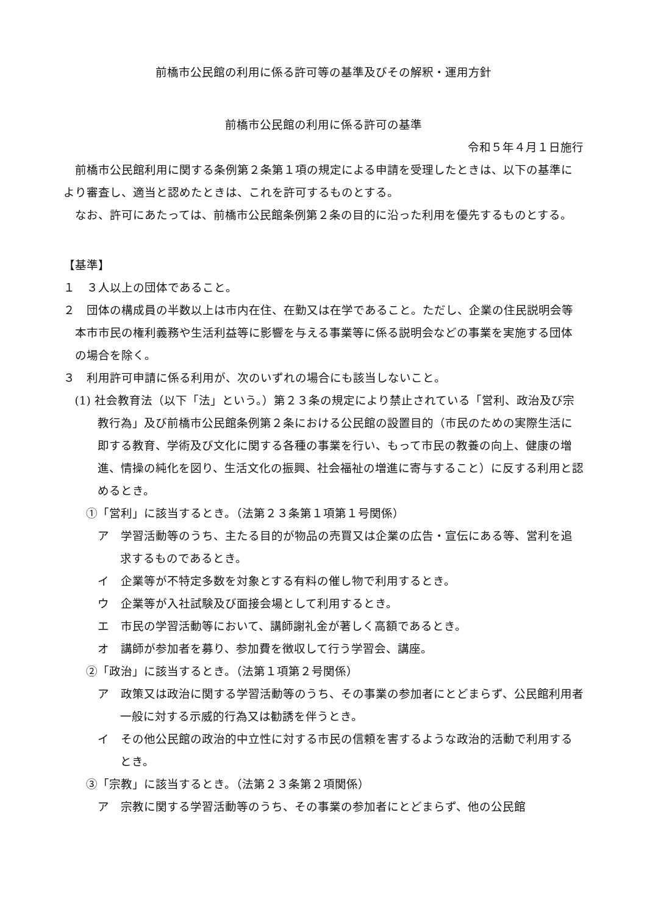前橋市公民館の利用に係る許可等の基準及びその解釈・運用方針
前橋市公民館の利用に係る許可の基準
令和５年４月１日施行
前橋市公民館利用に関する条例第２条第１項の規定による申請を受理したときは、以下の基準により審査し、適当と認めたときは、これを許可するものとする。
なお、許可にあたっては、前橋市公民館条例第２条の目的に沿った利用を優先するものとする。
【基準】
１　３人以上の団体であること。
２　団体の構成員の半数以上は市内在住、在勤又は在学であること。ただし、企業の住民説明会等本市市民の権利義務や生活利益等に影響を与える事業等に係る説明会などの事業を実施する団体の場合を除く。
３　利用許可申請に係る利用が、次のいずれの場合にも該当しないこと。
(1) 社会教育法（以下「法」という。）第２３条の規定により禁止されている「営利、政治及び宗教行為」及び前橋市公民館条例第２条における公民館の設置目的（市民のための実際生活に即する教育、学術及び文化に関する各種の事業を行い、もって市民の教養の向上、健康の増進、情操の純化を図り、生活文化の振興、社会福祉の増進に寄与すること）に反する利用と認めるとき。
①「営利」に該当するとき。（法第２３条第１項第１号関係）
ア　学習活動等のうち、主たる目的が物品の売買又は企業の広告・宣伝にある等、営利を追求するものであるとき。
イ　企業等が不特定多数を対象とする有料の催し物で利用するとき。
ウ　企業等が入社試験及び面接会場として利用するとき。
エ　市民の学習活動等において、講師謝礼金が著しく高額であるとき。
オ　講師が参加者を募り、参加費を徴収して行う学習会、講座。
②「政治」に該当するとき。（法第１項第２号関係）
ア　政策又は政治に関する学習活動等のうち、その事業の参加者にとどまらず、公民館利用者一般に対する示威的行為又は勧誘を伴うとき。
イ　その他公民館の政治的中立性に対する市民の信頼を害するような政治的活動で利用するとき。
③「宗教」に該当するとき。（法第２３条第２項関係）
ア　宗教に関する学習活動等のうち、その事業の参加者にとどまらず、他の公民館